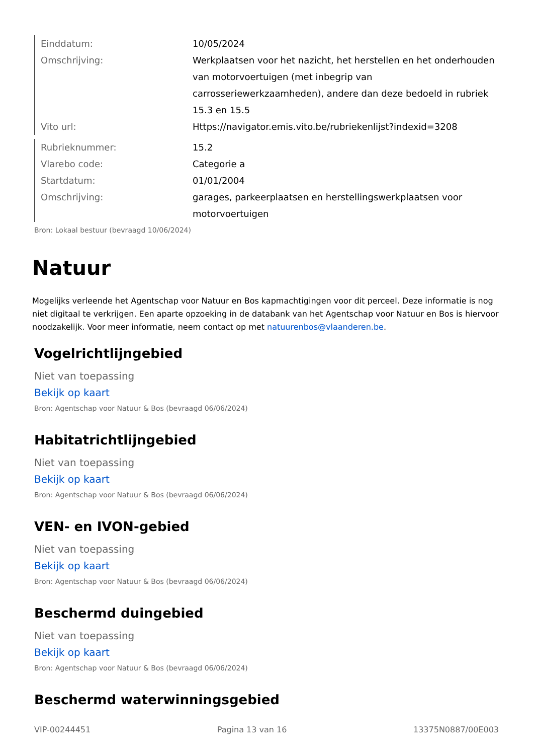| Einddatum: | 10/05/2024 |
| Omschrijving: | Werkplaatsen voor het nazicht, het herstellen en het onderhouden van motorvoertuigen (met inbegrip van carrosseriewerkzaamheden), andere dan deze bedoeld in rubriek 15.3 en 15.5 |
| Vito url: | Https://navigator.emis.vito.be/rubriekenlijst?indexid=3208 |
| Rubrieknummer: | 15.2 |
| Vlarebo code: | Categorie a |
| Startdatum: | 01/01/2004 |
| Omschrijving: | garages, parkeerplaatsen en herstellingswerkplaatsen voor motorvoertuigen |
Bron: Lokaal bestuur (bevraagd 10/06/2024)
Natuur
Mogelijks verleende het Agentschap voor Natuur en Bos kapmachtigingen voor dit perceel. Deze informatie is nog niet digitaal te verkrijgen. Een aparte opzoeking in de databank van het Agentschap voor Natuur en Bos is hiervoor noodzakelijk. Voor meer informatie, neem contact op met natuurenbos@vlaanderen.be.
Vogelrichtlijngebied
Niet van toepassing
Bekijk op kaart
Bron: Agentschap voor Natuur & Bos (bevraagd 06/06/2024)
Habitatrichtlijngebied
Niet van toepassing
Bekijk op kaart
Bron: Agentschap voor Natuur & Bos (bevraagd 06/06/2024)
VEN- en IVON-gebied
Niet van toepassing
Bekijk op kaart
Bron: Agentschap voor Natuur & Bos (bevraagd 06/06/2024)
Beschermd duingebied
Niet van toepassing
Bekijk op kaart
Bron: Agentschap voor Natuur & Bos (bevraagd 06/06/2024)
Beschermd waterwinningsgebied
VIP-00244451 Pagina 13 van 16 13375N0887/00E003